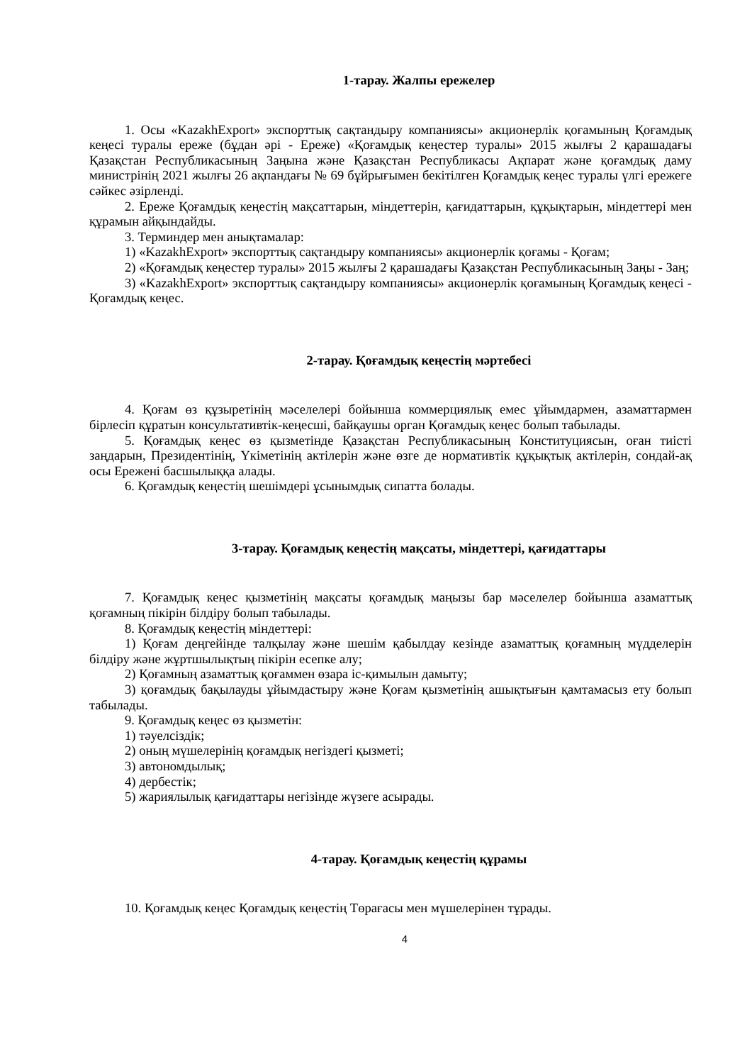1-тарау. Жалпы ережелер
1. Осы «KazakhExport» экспорттық сақтандыру компаниясы» акционерлік қоғамының Қоғамдық кеңесі туралы ереже (бұдан әрі - Ереже) «Қоғамдық кеңестер туралы» 2015 жылғы 2 қарашадағы Қазақстан Республикасының Заңына және Қазақстан Республикасы Ақпарат және қоғамдық даму министрінің 2021 жылғы 26 ақпандағы № 69 бұйрығымен бекітілген Қоғамдық кеңес туралы үлгі ережеге сәйкес әзірленді.
2. Ереже Қоғамдық кеңестің мақсаттарын, міндеттерін, қағидаттарын, құқықтарын, міндеттері мен құрамын айқындайды.
3. Терминдер мен анықтамалар:
1) «KazakhExport» экспорттық сақтандыру компаниясы» акционерлік қоғамы - Қоғам;
2) «Қоғамдық кеңестер туралы» 2015 жылғы 2 қарашадағы Қазақстан Республикасының Заңы - Заң;
3) «KazakhExport» экспорттық сақтандыру компаниясы» акционерлік қоғамының Қоғамдық кеңесі - Қоғамдық кеңес.
2-тарау. Қоғамдық кеңестің мәртебесі
4. Қоғам өз құзыретінің мәселелері бойынша коммерциялық емес ұйымдармен, азаматтармен бірлесіп құратын консультативтік-кеңесші, байқаушы орган Қоғамдық кеңес болып табылады.
5. Қоғамдық кеңес өз қызметінде Қазақстан Республикасының Конституциясын, оған тиісті заңдарын, Президентінің, Үкіметінің актілерін және өзге де нормативтік құқықтық актілерін, сондай-ақ осы Ережені басшылыққа алады.
6. Қоғамдық кеңестің шешімдері ұсынымдық сипатта болады.
3-тарау. Қоғамдық кеңестің мақсаты, міндеттері, қағидаттары
7. Қоғамдық кеңес қызметінің мақсаты қоғамдық маңызы бар мәселелер бойынша азаматтық қоғамның пікірін білдіру болып табылады.
8. Қоғамдық кеңестің міндеттері:
1) Қоғам деңгейінде талқылау және шешім қабылдау кезінде азаматтық қоғамның мүдделерін білдіру және жұртшылықтың пікірін есепке алу;
2) Қоғамның азаматтық қоғаммен өзара іс-қимылын дамыту;
3) қоғамдық бақылауды ұйымдастыру және Қоғам қызметінің ашықтығын қамтамасыз ету болып табылады.
9. Қоғамдық кеңес өз қызметін:
1) тәуелсіздік;
2) оның мүшелерінің қоғамдық негіздегі қызметі;
3) автономдылық;
4) дербестік;
5) жариялылық қағидаттары негізінде жүзеге асырады.
4-тарау. Қоғамдық кеңестің құрамы
10. Қоғамдық кеңес Қоғамдық кеңестің Төрағасы мен мүшелерінен тұрады.
4